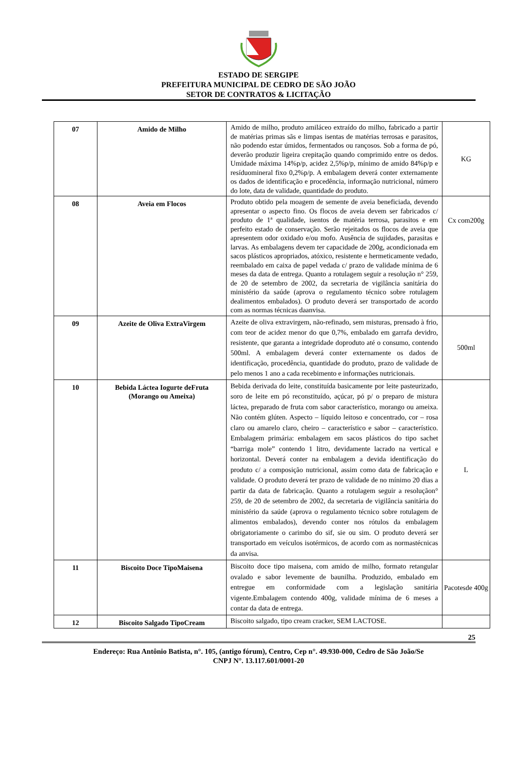ESTADO DE SERGIPE
PREFEITURA MUNICIPAL DE CEDRO DE SÃO JOÃO
SETOR DE CONTRATOS & LICITAÇÃO
| 07 | Amido de Milho | Amido de milho, produto amiláceo extraído do milho, fabricado a partir de matérias primas sãs e limpas isentas de matérias terrosas e parasitos, não podendo estar úmidos, fermentados ou rançosos. Sob a forma de pó, deverão produzir ligeira crepitação quando comprimido entre os dedos. Umidade máxima 14%p/p, acidez 2,5%p/p, mínimo de amido 84%p/p e resíduomineral fixo 0,2%p/p. A embalagem deverá conter externamente os dados de identificação e procedência, informação nutricional, número do lote, data de validade, quantidade do produto. | KG |
| 08 | Aveia em Flocos | Produto obtido pela moagem de semente de aveia beneficiada, devendo apresentar o aspecto fino. Os flocos de aveia devem ser fabricados c/ produto de 1ª qualidade, isentos de matéria terrosa, parasitos e em perfeito estado de conservação. Serão rejeitados os flocos de aveia que apresentem odor oxidado e/ou mofo. Ausência de sujidades, parasitas e larvas. As embalagens devem ter capacidade de 200g, acondicionada em sacos plásticos apropriados, atóxico, resistente e hermeticamente vedado, reembalado em caixa de papel vedada c/ prazo de validade mínima de 6 meses da data de entrega. Quanto a rotulagem seguir a resolução n° 259, de 20 de setembro de 2002, da secretaria de vigilância sanitária do ministério da saúde (aprova o regulamento técnico sobre rotulagem dealimentos embalados). O produto deverá ser transportado de acordo com as normas técnicas daanvisa. | Cx com200g |
| 09 | Azeite de Oliva ExtraVirgem | Azeite de oliva extravirgem, não-refinado, sem misturas, prensado à frio, com teor de acidez menor do que 0,7%, embalado em garrafa devidro, resistente, que garanta a integridade doproduto até o consumo, contendo 500ml. A embalagem deverá conter externamente os dados de identificação, procedência, quantidade do produto, prazo de validade de pelo menos 1 ano a cada recebimento e informações nutricionais. | 500ml |
| 10 | Bebida Láctea Iogurte deFruta (Morango ou Ameixa) | Bebida derivada do leite, constituída basicamente por leite pasteurizado, soro de leite em pó reconstituído, açúcar, pó p/ o preparo de mistura láctea, preparado de fruta com sabor característico, morango ou ameixa. Não contém glúten. Aspecto – líquido leitoso e concentrado, cor – rosa claro ou amarelo claro, cheiro – característico e sabor – característico. Embalagem primária: embalagem em sacos plásticos do tipo sachet “barriga mole” contendo 1 litro, devidamente lacrado na vertical e horizontal. Deverá conter na embalagem a devida identificação do produto c/ a composição nutricional, assim como data de fabricação e validade. O produto deverá ter prazo de validade de no mínimo 20 dias a partir da data de fabricação. Quanto a rotulagem seguir a resoluçãon° 259, de 20 de setembro de 2002, da secretaria de vigilância sanitária do ministério da saúde (aprova o regulamento técnico sobre rotulagem de alimentos embalados), devendo conter nos rótulos da embalagem obrigatoriamente o carimbo do sif, sie ou sim. O produto deverá ser transportado em veículos isotérmicos, de acordo com as normastécnicas da anvisa. | L |
| 11 | Biscoito Doce TipoMaisena | Biscoito doce tipo maisena, com amido de milho, formato retangular ovalado e sabor levemente de baunilha. Produzido, embalado em entregue em conformidade com a legislação sanitária vigente.Embalagem contendo 400g, validade mínima de 6 meses a contar da data de entrega. | Pacotesde 400g |
| 12 | Biscoito Salgado TipoCream | Biscoito salgado, tipo cream cracker, SEM LACTOSE. | |
25
Endereço: Rua Antônio Batista, n°. 105, (antigo fórum), Centro, Cep n°. 49.930-000, Cedro de São João/Se
CNPJ N°. 13.117.601/0001-20